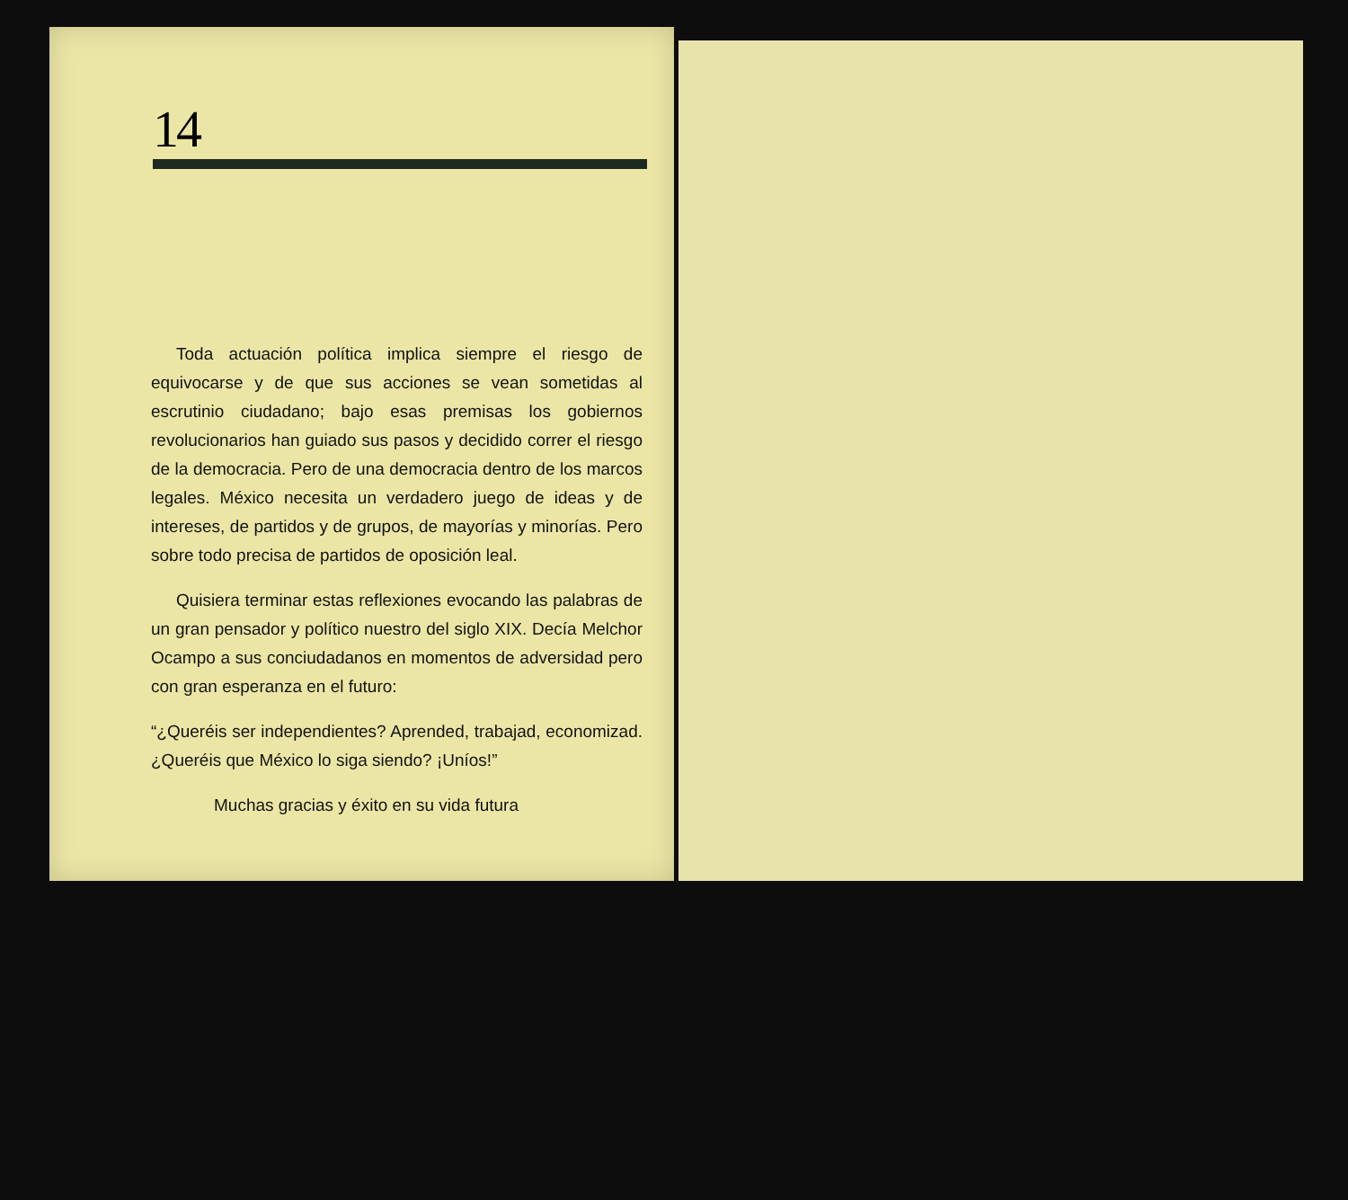14
Toda actuación política implica siempre el riesgo de equivocarse y de que sus acciones se vean sometidas al escrutinio ciudadano; bajo esas premisas los gobiernos revolucionarios han guiado sus pasos y decidido correr el riesgo de la democracia. Pero de una democracia dentro de los marcos legales. México necesita un verdadero juego de ideas y de intereses, de partidos y de grupos, de mayorías y minorías. Pero sobre todo precisa de partidos de oposición leal.
Quisiera terminar estas reflexiones evocando las palabras de un gran pensador y político nuestro del siglo XIX. Decía Melchor Ocampo a sus conciudadanos en momentos de adversidad pero con gran esperanza en el futuro:
“¿Queréis ser independientes? Aprended, trabajad, economizad. ¿Queréis que México lo siga siendo? ¡Uníos!”
Muchas gracias y éxito en su vida futura